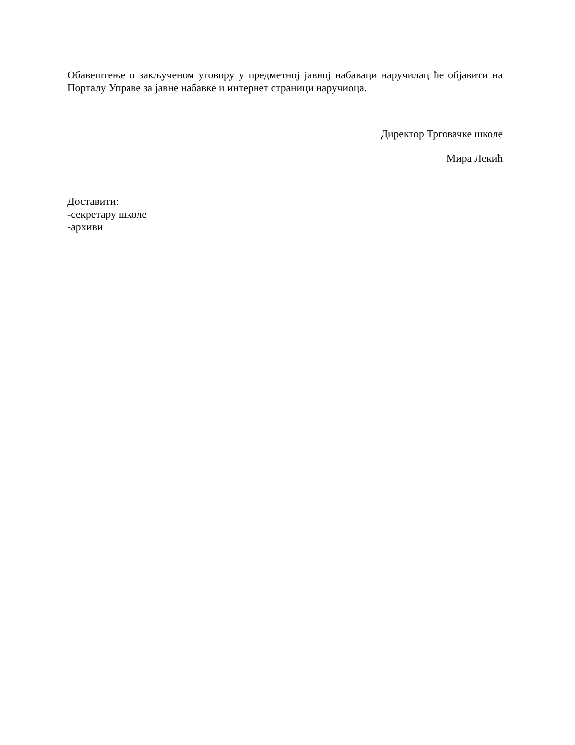Обавештење о закљученом уговору у предметној јавној набаваци наручилац ће објавити на Порталу Управе за јавне набавке и интернет страници наручиоца.
Директор Трговачке школе
Мира Лекић
Доставити:
-секретару школе
-архиви